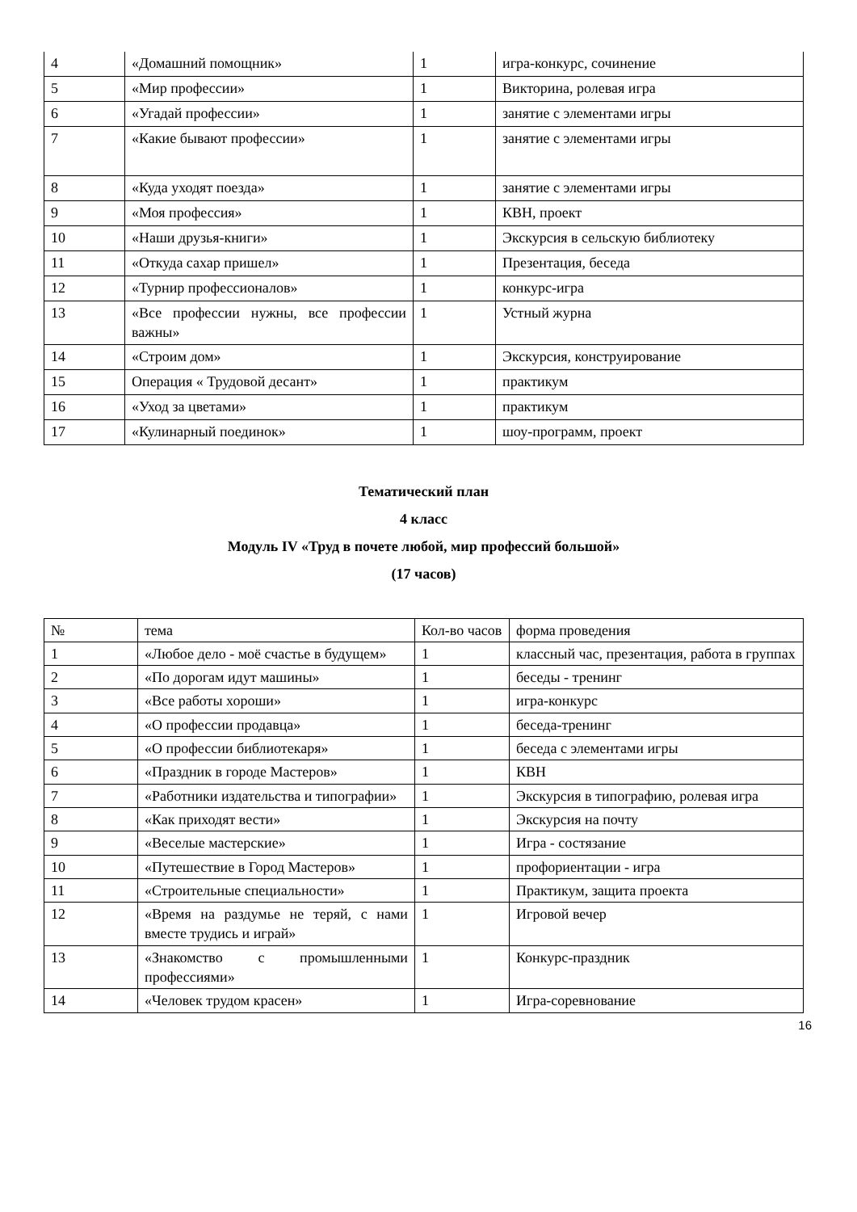| 4 | «Домашний помощник» | 1 | игра-конкурс, сочинение |
| 5 | «Мир профессии» | 1 | Викторина, ролевая игра |
| 6 | «Угадай профессии» | 1 | занятие с элементами игры |
| 7 | «Какие бывают профессии» | 1 | занятие с элементами игры |
| 8 | «Куда уходят поезда» | 1 | занятие с элементами игры |
| 9 | «Моя профессия» | 1 | КВН, проект |
| 10 | «Наши друзья-книги» | 1 | Экскурсия в сельскую библиотеку |
| 11 | «Откуда сахар пришел» | 1 | Презентация, беседа |
| 12 | «Турнир профессионалов» | 1 | конкурс-игра |
| 13 | «Все профессии нужны, все профессии важны» | 1 | Устный журна |
| 14 | «Строим дом» | 1 | Экскурсия, конструирование |
| 15 | Операция « Трудовой десант» | 1 | практикум |
| 16 | «Уход за цветами» | 1 | практикум |
| 17 | «Кулинарный поединок» | 1 | шоу-программ, проект |
Тематический план
4 класс
Модуль IV «Труд в почете любой, мир профессий большой»
(17 часов)
| № | тема | Кол-во часов | форма проведения |
| --- | --- | --- | --- |
| 1 | «Любое дело - моё счастье в будущем» | 1 | классный час, презентация, работа в группах |
| 2 | «По дорогам идут машины» | 1 | беседы - тренинг |
| 3 | «Все работы хороши» | 1 | игра-конкурс |
| 4 | «О профессии продавца» | 1 | беседа-тренинг |
| 5 | «О профессии библиотекаря» | 1 | беседа с элементами игры |
| 6 | «Праздник в городе Мастеров» | 1 | КВН |
| 7 | «Работники издательства и типографии» | 1 | Экскурсия в типографию, ролевая игра |
| 8 | «Как приходят вести» | 1 | Экскурсия на почту |
| 9 | «Веселые мастерские» | 1 | Игра - состязание |
| 10 | «Путешествие в Город Мастеров» | 1 | профориентации - игра |
| 11 | «Строительные специальности» | 1 | Практикум, защита проекта |
| 12 | «Время на раздумье не теряй, с нами вместе трудись и играй» | 1 | Игровой вечер |
| 13 | «Знакомство с промышленными профессиями» | 1 | Конкурс-праздник |
| 14 | «Человек трудом красен» | 1 | Игра-соревнование |
16